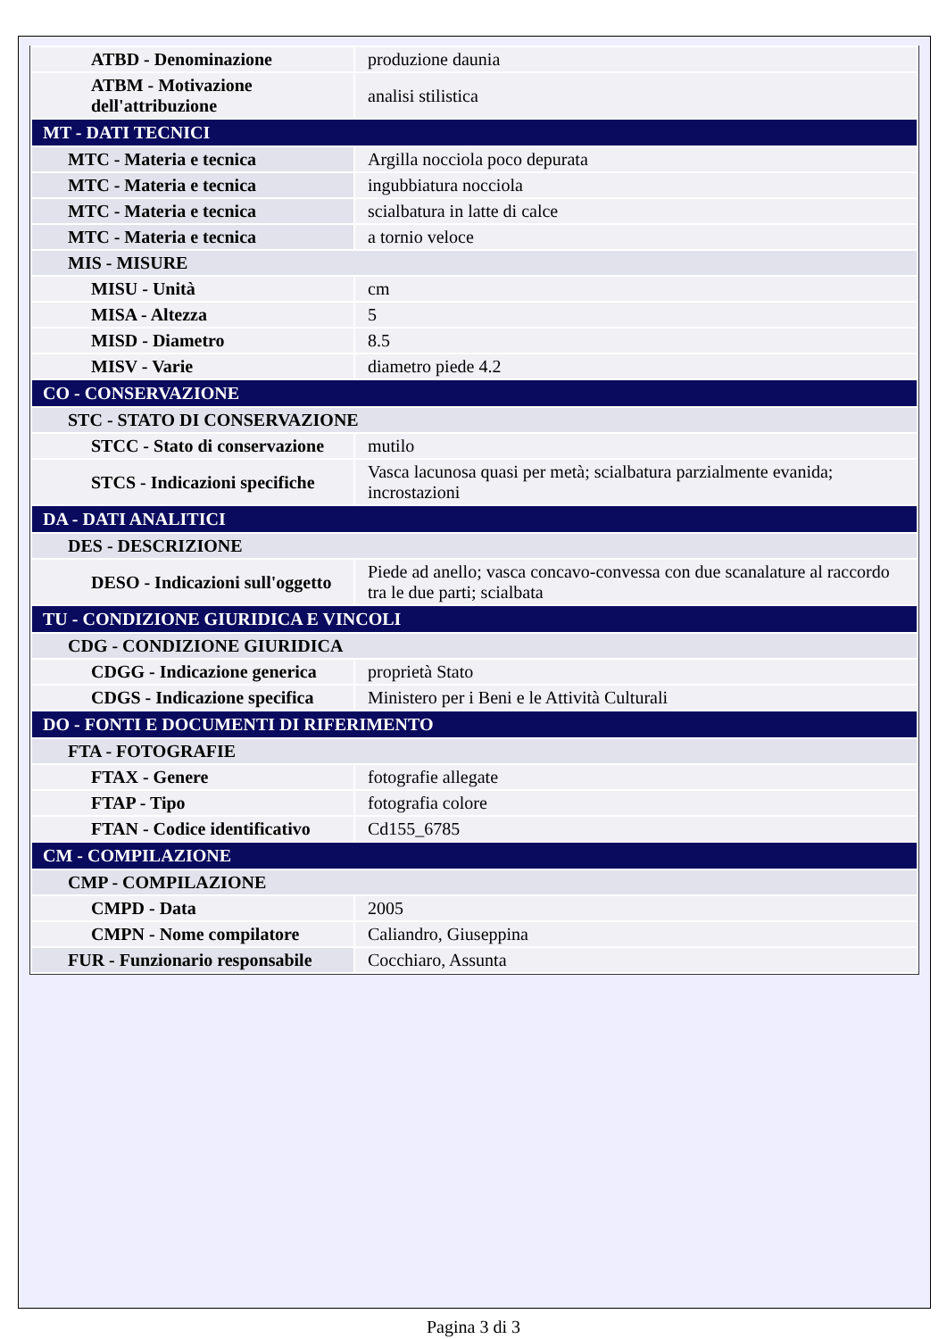| ATBD - Denominazione | produzione daunia |
| ATBM - Motivazione dell'attribuzione | analisi stilistica |
| MT - DATI TECNICI | |
| MTC - Materia e tecnica | Argilla nocciola poco depurata |
| MTC - Materia e tecnica | ingubbiatura nocciola |
| MTC - Materia e tecnica | scialbatura in latte di calce |
| MTC - Materia e tecnica | a tornio veloce |
| MIS - MISURE | |
| MISU - Unità | cm |
| MISA - Altezza | 5 |
| MISD - Diametro | 8.5 |
| MISV - Varie | diametro piede 4.2 |
| CO - CONSERVAZIONE | |
| STC - STATO DI CONSERVAZIONE | |
| STCC - Stato di conservazione | mutilo |
| STCS - Indicazioni specifiche | Vasca lacunosa quasi per metà; scialbatura parzialmente evanida; incrostazioni |
| DA - DATI ANALITICI | |
| DES - DESCRIZIONE | |
| DESO - Indicazioni sull'oggetto | Piede ad anello; vasca concavo-convessa con due scanalature al raccordo tra le due parti; scialbata |
| TU - CONDIZIONE GIURIDICA E VINCOLI | |
| CDG - CONDIZIONE GIURIDICA | |
| CDGG - Indicazione generica | proprietà Stato |
| CDGS - Indicazione specifica | Ministero per i Beni e le Attività Culturali |
| DO - FONTI E DOCUMENTI DI RIFERIMENTO | |
| FTA - FOTOGRAFIE | |
| FTAX - Genere | fotografie allegate |
| FTAP - Tipo | fotografia colore |
| FTAN - Codice identificativo | Cd155_6785 |
| CM - COMPILAZIONE | |
| CMP - COMPILAZIONE | |
| CMPD - Data | 2005 |
| CMPN - Nome compilatore | Caliandro, Giuseppina |
| FUR - Funzionario responsabile | Cocchiaro, Assunta |
Pagina 3 di 3